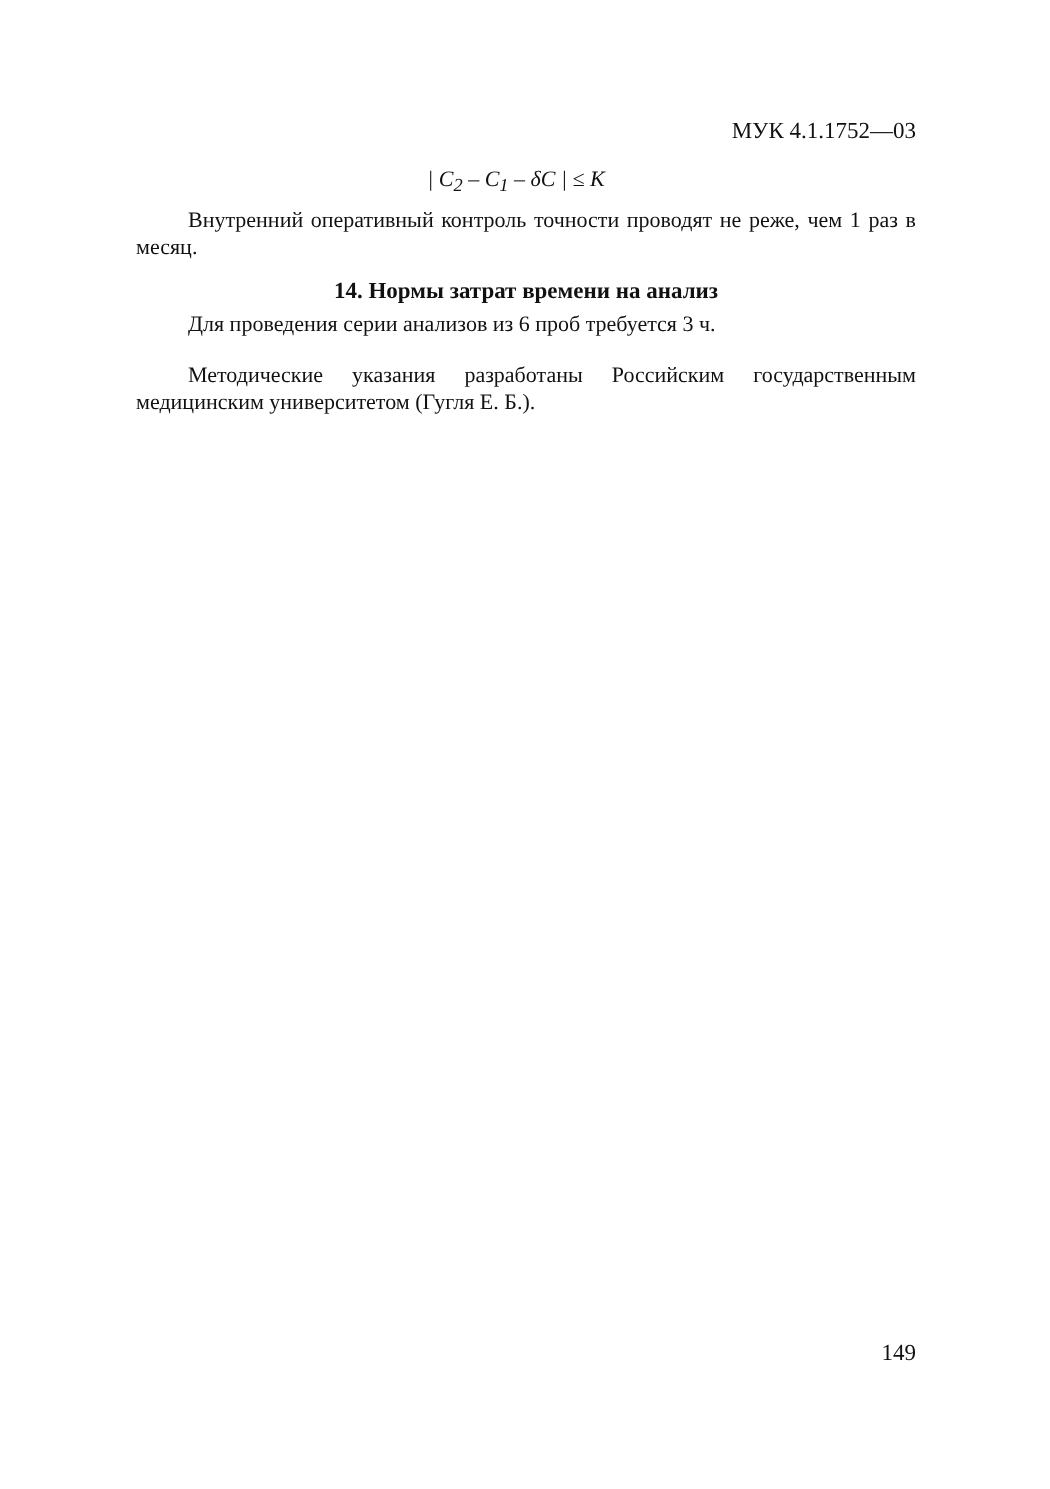МУК 4.1.1752—03
| C<sub>2</sub> – C<sub>1</sub> – δC | ≤ K
Внутренний оперативный контроль точности проводят не реже, чем 1 раз в месяц.
14. Нормы затрат времени на анализ
Для проведения серии анализов из 6 проб требуется 3 ч.
Методические указания разработаны Российским государственным медицинским университетом (Гугля Е. Б.).
149